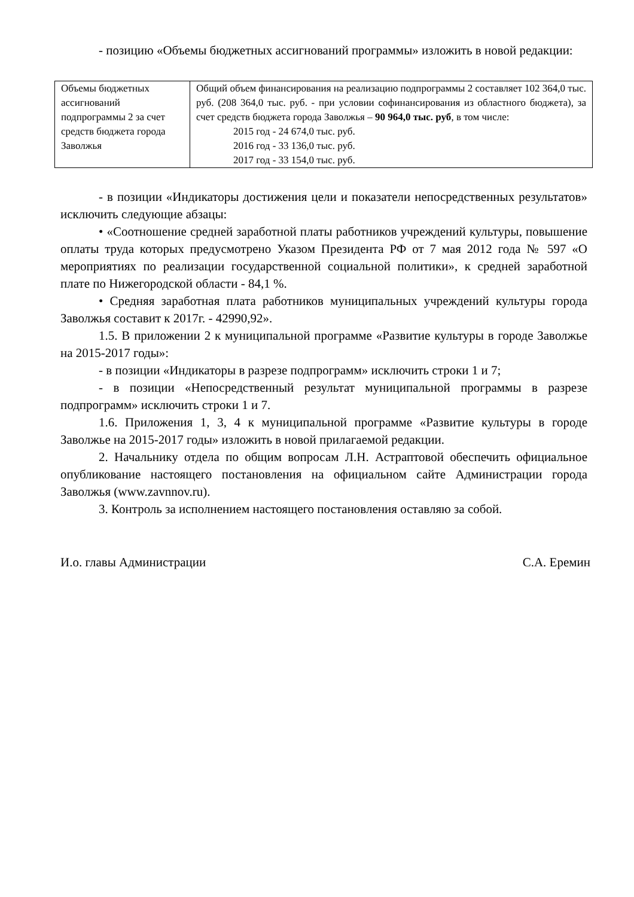- позицию «Объемы бюджетных ассигнований программы» изложить в новой редакции:
| Объемы бюджетных ассигнований подпрограммы 2 за счет средств бюджета города Заволжья | Общий объем финансирования на реализацию подпрограммы 2 составляет 102 364,0 тыс. руб. (208 364,0 тыс. руб. - при условии софинансирования из областного бюджета), за счет средств бюджета города Заволжья – 90 964,0 тыс. руб , в том числе: 2015 год - 24 674,0 тыс. руб. 2016 год - 33 136,0 тыс. руб. 2017 год - 33 154,0 тыс. руб. |
- в позиции «Индикаторы достижения цели и показатели непосредственных результатов» исключить следующие абзацы:
• «Соотношение средней заработной платы работников учреждений культуры, повышение оплаты труда которых предусмотрено Указом Президента РФ от 7 мая 2012 года № 597 «О мероприятиях по реализации государственной социальной политики», к средней заработной плате по Нижегородской области - 84,1 %.
• Средняя заработная плата работников муниципальных учреждений культуры города Заволжья составит к 2017г. - 42990,92».
1.5. В приложении 2 к муниципальной программе «Развитие культуры в городе Заволжье на 2015-2017 годы»:
- в позиции «Индикаторы в разрезе подпрограмм» исключить строки 1 и 7;
- в позиции «Непосредственный результат муниципальной программы в разрезе подпрограмм» исключить строки 1 и 7.
1.6. Приложения 1, 3, 4 к муниципальной программе «Развитие культуры в городе Заволжье на 2015-2017 годы» изложить в новой прилагаемой редакции.
2. Начальнику отдела по общим вопросам Л.Н. Астраптовой обеспечить официальное опубликование настоящего постановления на официальном сайте Администрации города Заволжья (www.zavnnov.ru).
3. Контроль за исполнением настоящего постановления оставляю за собой.
И.о. главы Администрации С.А. Еремин